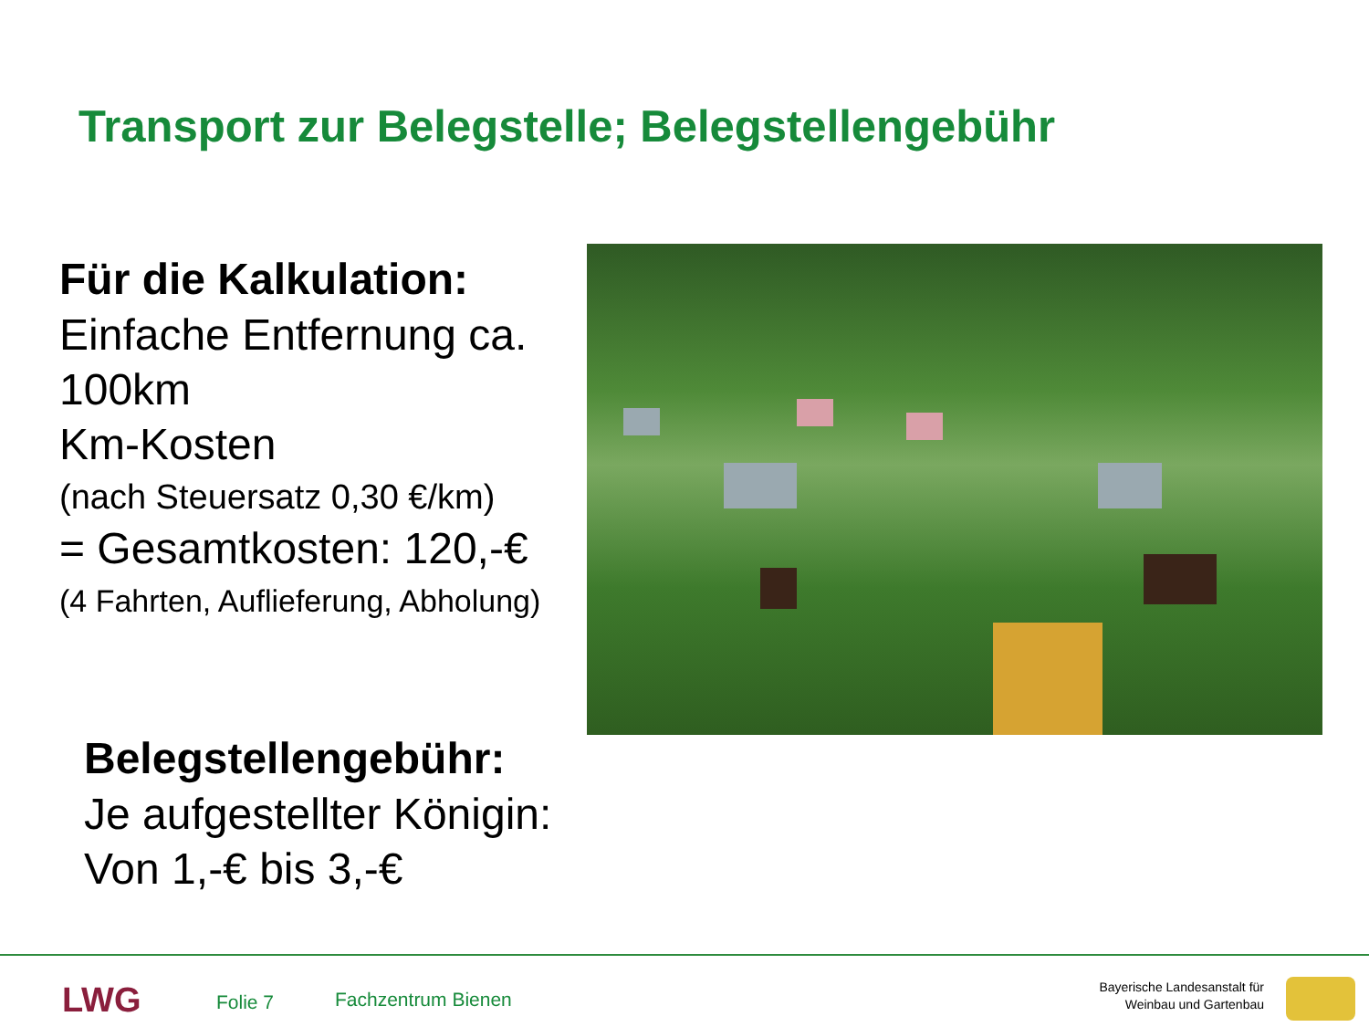Transport zur Belegstelle; Belegstellengebühr
Für die Kalkulation:
Einfache Entfernung ca. 100km
Km-Kosten
(nach Steuersatz 0,30 €/km)
= Gesamtkosten: 120,-€
(4 Fahrten, Auflieferung, Abholung)
Belegstellengebühr:
Je aufgestellter Königin:
Von 1,-€ bis 3,-€
LWG Folie 7 Fachzentrum Bienen
Bayerische Landesanstalt für
Weinbau und Gartenbau